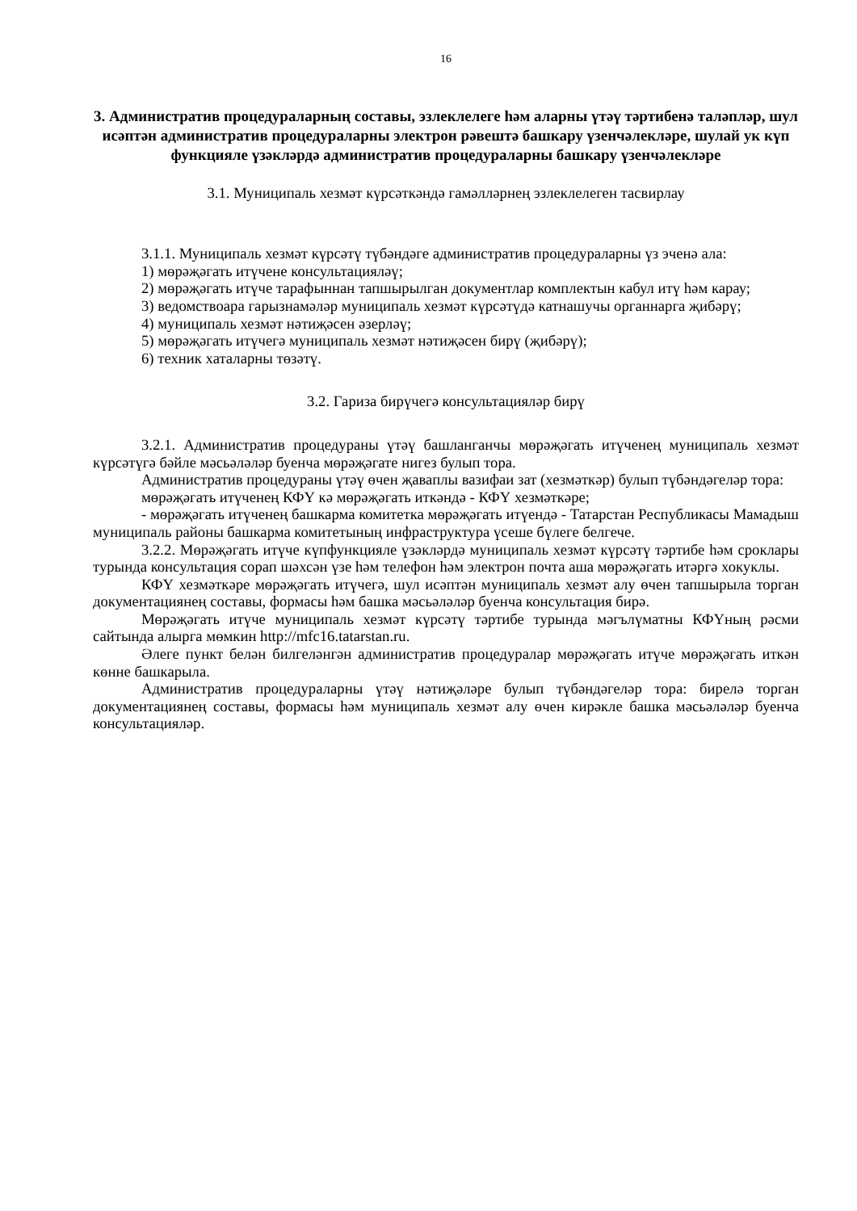16
3. Административ процедураларның составы, эзлеклелеге һәм аларны үтәү тәртибенә таләпләр, шул исәптән административ процедураларны электрон рәвештә башкару үзенчәлекләре, шулай ук күп функцияле үзәкләрдә административ процедураларны башкару үзенчәлекләре
3.1. Муниципаль хезмәт күрсәткәндә гамәлләрнең эзлеклелеген тасвирлау
3.1.1. Муниципаль хезмәт күрсәтү түбәндәге административ процедураларны үз эченә ала:
1) мөрәҗәгать итүчене консультацияләү;
2) мөрәҗәгать итүче тарафыннан тапшырылган документлар комплектын кабул итү һәм карау;
3) ведомствоара гарызнамәләр муниципаль хезмәт күрсәтүдә катнашучы органнарга җибәрү;
4) муниципаль хезмәт нәтиҗәсен әзерләү;
5) мөрәҗәгать итүчегә муниципаль хезмәт нәтиҗәсен бирү (җибәрү);
6) техник хаталарны төзәтү.
3.2. Гариза бирүчегә консультацияләр бирү
3.2.1. Административ процедураны үтәү башланганчы мөрәҗәгать итүченең муниципаль хезмәт күрсәтүгә бәйле мәсьәләләр буенча мөрәҗәгате нигез булып тора.
Административ процедураны үтәү өчен җаваплы вазифаи зат (хезмәткәр) булып түбәндәгеләр тора:
мөрәҗәгать итүченең КФҮ кә мөрәҗәгать иткәндә - КФҮ хезмәткәре;
- мөрәҗәгать итүченең башкарма комитетка мөрәҗәгать итүендә - Татарстан Республикасы Мамадыш муниципаль районы башкарма комитетының инфраструктура үсеше бүлеге белгече.
3.2.2. Мөрәҗәгать итүче күпфункцияле үзәкләрдә муниципаль хезмәт күрсәтү тәртибе һәм сроклары турында консультация сорап шәхсән үзе һәм телефон һәм электрон почта аша мөрәҗәгать итәргә хокуклы.
КФҮ хезмәткәре мөрәҗәгать итүчегә, шул исәптән муниципаль хезмәт алу өчен тапшырыла торган документациянең составы, формасы һәм башка мәсьәләләр буенча консультация бирә.
Мөрәҗәгать итүче муниципаль хезмәт күрсәтү тәртибе турында мәгълүматны КФҮның рәсми сайтында алырга мөмкин http://mfc16.tatarstan.ru.
Әлеге пункт белән билгеләнгән административ процедуралар мөрәҗәгать итүче мөрәҗәгать иткән көнне башкарыла.
Административ процедураларны үтәү нәтиҗәләре булып түбәндәгеләр тора: бирелә торган документациянең составы, формасы һәм муниципаль хезмәт алу өчен кирәкле башка мәсьәләләр буенча консультацияләр.